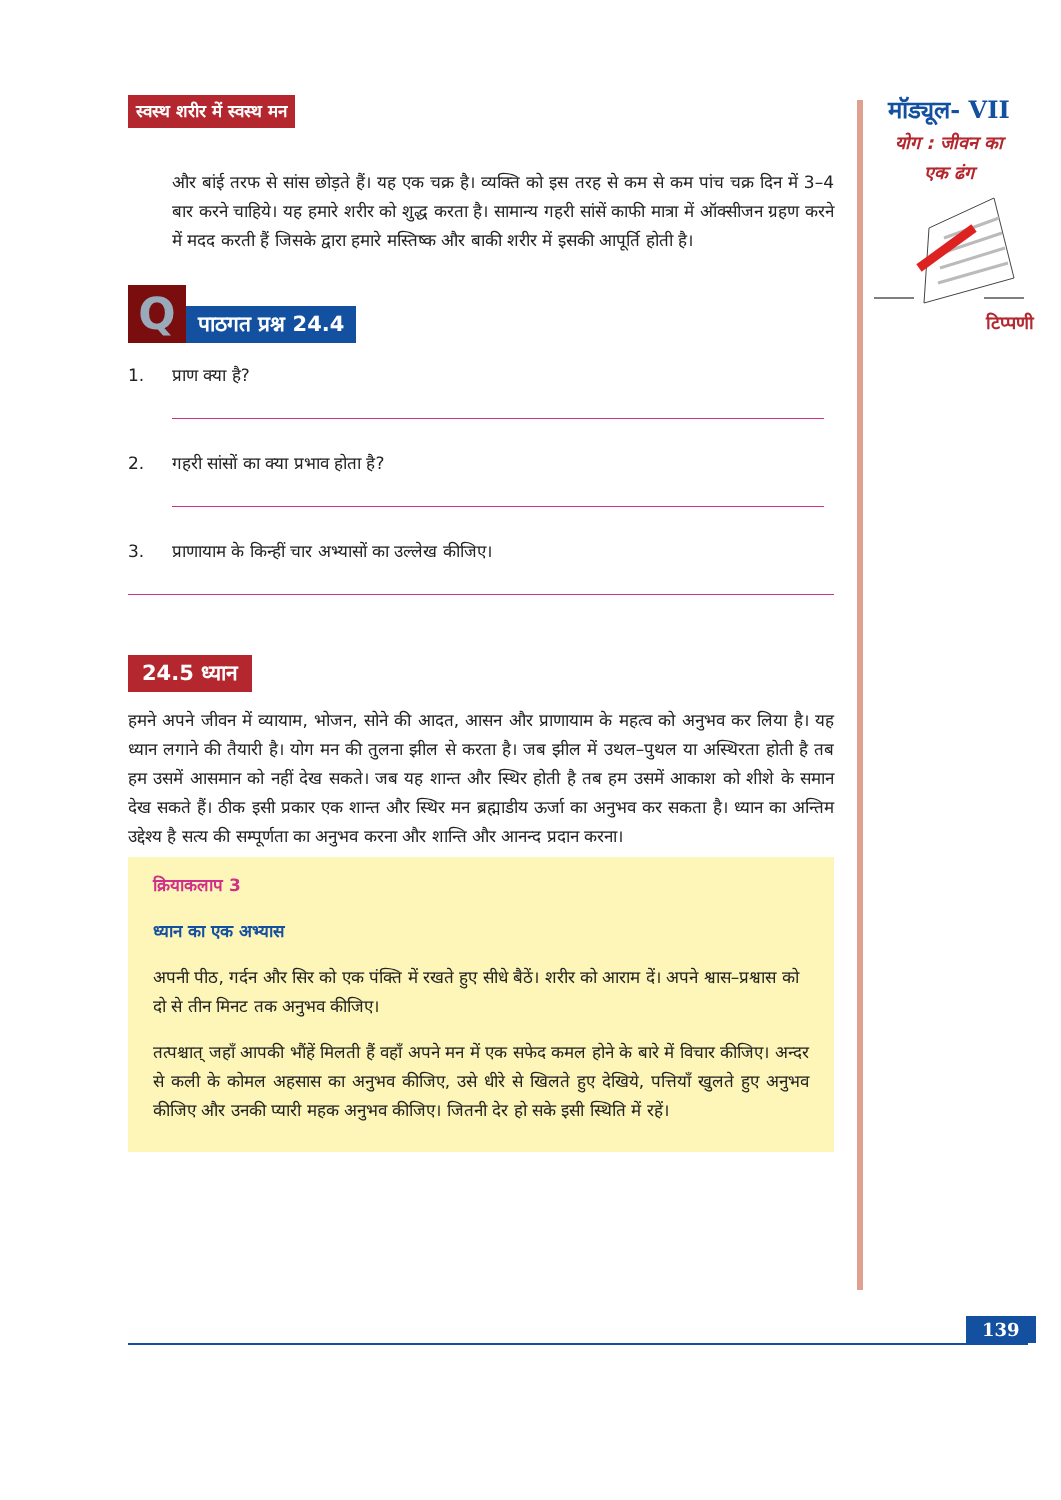स्वस्थ शरीर में स्वस्थ मन
और बांई तरफ से सांस छोड़ते हैं। यह एक चक्र है। व्यक्ति को इस तरह से कम से कम पांच चक्र दिन में 3–4 बार करने चाहिये। यह हमारे शरीर को शुद्ध करता है। सामान्य गहरी सांसें काफी मात्रा में ऑक्सीजन ग्रहण करने में मदद करती हैं जिसके द्वारा हमारे मस्तिष्क और बाकी शरीर में इसकी आपूर्ति होती है।
Q
पाठगत प्रश्न 24.4
1. प्राण क्या है?
2. गहरी सांसों का क्या प्रभाव होता है?
3. प्राणायाम के किन्हीं चार अभ्यासों का उल्लेख कीजिए।
24.5 ध्यान
हमने अपने जीवन में व्यायाम, भोजन, सोने की आदत, आसन और प्राणायाम के महत्व को अनुभव कर लिया है। यह ध्यान लगाने की तैयारी है। योग मन की तुलना झील से करता है। जब झील में उथल–पुथल या अस्थिरता होती है तब हम उसमें आसमान को नहीं देख सकते। जब यह शान्त और स्थिर होती है तब हम उसमें आकाश को शीशे के समान देख सकते हैं। ठीक इसी प्रकार एक शान्त और स्थिर मन ब्रह्माडीय ऊर्जा का अनुभव कर सकता है। ध्यान का अन्तिम उद्देश्य है सत्य की सम्पूर्णता का अनुभव करना और शान्ति और आनन्द प्रदान करना।
क्रियाकलाप 3
ध्यान का एक अभ्यास
अपनी पीठ, गर्दन और सिर को एक पंक्ति में रखते हुए सीधे बैठें। शरीर को आराम दें। अपने श्वास–प्रश्वास को दो से तीन मिनट तक अनुभव कीजिए।
तत्पश्चात् जहाँ आपकी भौंहें मिलती हैं वहाँ अपने मन में एक सफेद कमल होने के बारे में विचार कीजिए। अन्दर से कली के कोमल अहसास का अनुभव कीजिए, उसे धीरे से खिलते हुए देखिये, पत्तियाँ खुलते हुए अनुभव कीजिए और उनकी प्यारी महक अनुभव कीजिए। जितनी देर हो सके इसी स्थिति में रहें।
मॉड्यूल- VII
योग : जीवन का
एक ढंग
टिप्पणी
139